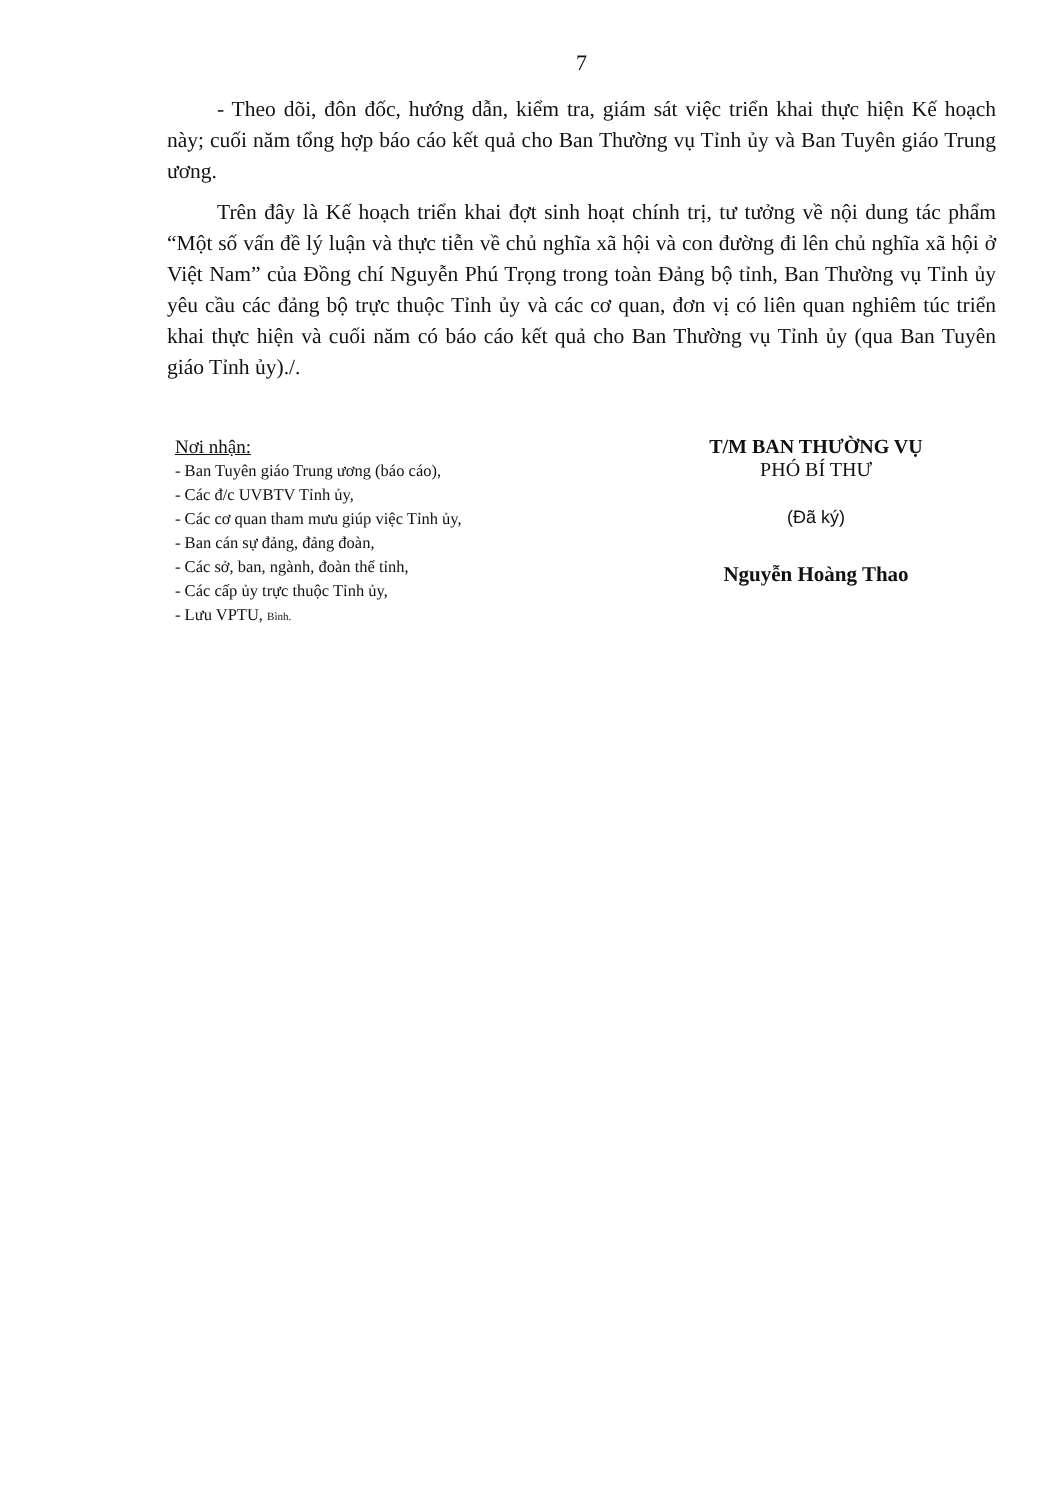7
- Theo dõi, đôn đốc, hướng dẫn, kiểm tra, giám sát việc triển khai thực hiện Kế hoạch này; cuối năm tổng hợp báo cáo kết quả cho Ban Thường vụ Tỉnh ủy và Ban Tuyên giáo Trung ương.
Trên đây là Kế hoạch triển khai đợt sinh hoạt chính trị, tư tưởng về nội dung tác phẩm “Một số vấn đề lý luận và thực tiễn về chủ nghĩa xã hội và con đường đi lên chủ nghĩa xã hội ở Việt Nam” của Đồng chí Nguyễn Phú Trọng trong toàn Đảng bộ tỉnh, Ban Thường vụ Tỉnh ủy yêu cầu các đảng bộ trực thuộc Tỉnh ủy và các cơ quan, đơn vị có liên quan nghiêm túc triển khai thực hiện và cuối năm có báo cáo kết quả cho Ban Thường vụ Tỉnh ủy (qua Ban Tuyên giáo Tỉnh ủy)./.
Nơi nhận:
- Ban Tuyên giáo Trung ương (báo cáo),
- Các đ/c UVBTV Tỉnh ủy,
- Các cơ quan tham mưu giúp việc Tỉnh ủy,
- Ban cán sự đảng, đảng đoàn,
- Các sở, ban, ngành, đoàn thể tỉnh,
- Các cấp ủy trực thuộc Tỉnh ủy,
- Lưu VPTU, Bình.
T/M BAN THƯỜNG VỤ
PHÓ BÍ THƯ
(Đã ký)
Nguyễn Hoàng Thao